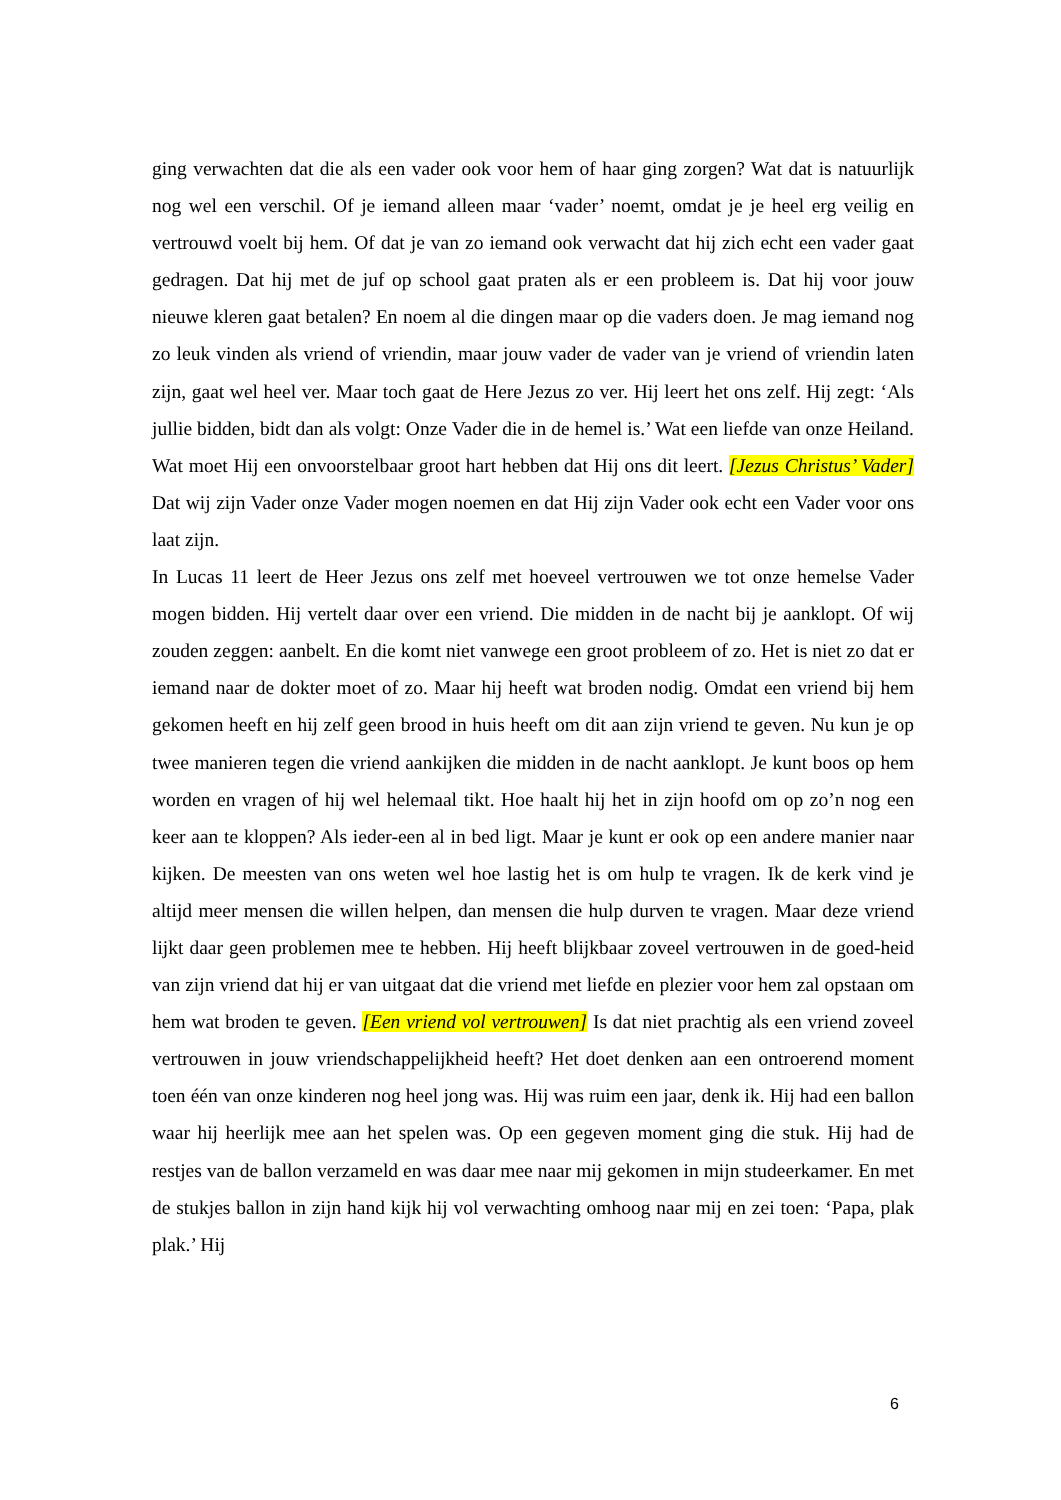ging verwachten dat die als een vader ook voor hem of haar ging zorgen? Wat dat is natuurlijk nog wel een verschil. Of je iemand alleen maar ‘vader’ noemt, omdat je je heel erg veilig en vertrouwd voelt bij hem. Of dat je van zo iemand ook verwacht dat hij zich echt een vader gaat gedragen. Dat hij met de juf op school gaat praten als er een probleem is. Dat hij voor jouw nieuwe kleren gaat betalen? En noem al die dingen maar op die vaders doen. Je mag iemand nog zo leuk vinden als vriend of vriendin, maar jouw vader de vader van je vriend of vriendin laten zijn, gaat wel heel ver. Maar toch gaat de Here Jezus zo ver. Hij leert het ons zelf. Hij zegt: ‘Als jullie bidden, bidt dan als volgt: Onze Vader die in de hemel is.’ Wat een liefde van onze Heiland. Wat moet Hij een onvoorstelbaar groot hart hebben dat Hij ons dit leert. [Jezus Christus’ Vader] Dat wij zijn Vader onze Vader mogen noemen en dat Hij zijn Vader ook echt een Vader voor ons laat zijn.
In Lucas 11 leert de Heer Jezus ons zelf met hoeveel vertrouwen we tot onze hemelse Vader mogen bidden. Hij vertelt daar over een vriend. Die midden in de nacht bij je aanklopt. Of wij zouden zeggen: aanbelt. En die komt niet vanwege een groot probleem of zo. Het is niet zo dat er iemand naar de dokter moet of zo. Maar hij heeft wat broden nodig. Omdat een vriend bij hem gekomen heeft en hij zelf geen brood in huis heeft om dit aan zijn vriend te geven. Nu kun je op twee manieren tegen die vriend aankijken die midden in de nacht aanklopt. Je kunt boos op hem worden en vragen of hij wel helemaal tikt. Hoe haalt hij het in zijn hoofd om op zo’n nog een keer aan te kloppen? Als ieder-een al in bed ligt. Maar je kunt er ook op een andere manier naar kijken. De meesten van ons weten wel hoe lastig het is om hulp te vragen. Ik de kerk vind je altijd meer mensen die willen helpen, dan mensen die hulp durven te vragen. Maar deze vriend lijkt daar geen problemen mee te hebben. Hij heeft blijkbaar zoveel vertrouwen in de goed-heid van zijn vriend dat hij er van uitgaat dat die vriend met liefde en plezier voor hem zal opstaan om hem wat broden te geven. [Een vriend vol vertrouwen] Is dat niet prachtig als een vriend zoveel vertrouwen in jouw vriendschappelijkheid heeft? Het doet denken aan een ontroerend moment toen één van onze kinderen nog heel jong was. Hij was ruim een jaar, denk ik. Hij had een ballon waar hij heerlijk mee aan het spelen was. Op een gegeven moment ging die stuk. Hij had de restjes van de ballon verzameld en was daar mee naar mij gekomen in mijn studeerkamer. En met de stukjes ballon in zijn hand kijk hij vol verwachting omhoog naar mij en zei toen: ‘Papa, plak plak.’ Hij
6